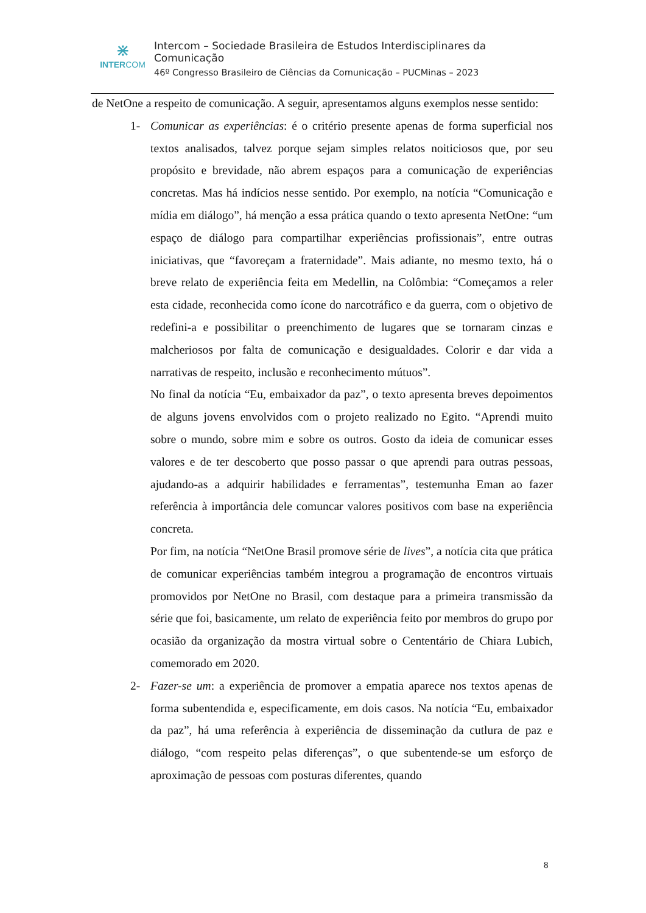⋇
INTERCOM
Intercom – Sociedade Brasileira de Estudos Interdisciplinares da Comunicação
46º Congresso Brasileiro de Ciências da Comunicação – PUCMinas – 2023
de NetOne a respeito de comunicação. A seguir, apresentamos alguns exemplos nesse sentido:
1- Comunicar as experiências: é o critério presente apenas de forma superficial nos textos analisados, talvez porque sejam simples relatos noiticiosos que, por seu propósito e brevidade, não abrem espaços para a comunicação de experiências concretas. Mas há indícios nesse sentido. Por exemplo, na notícia “Comunicação e mídia em diálogo”, há menção a essa prática quando o texto apresenta NetOne: “um espaço de diálogo para compartilhar experiências profissionais”, entre outras iniciativas, que “favoreçam a fraternidade”. Mais adiante, no mesmo texto, há o breve relato de experiência feita em Medellin, na Colômbia: “Começamos a reler esta cidade, reconhecida como ícone do narcotráfico e da guerra, com o objetivo de redefini-a e possibilitar o preenchimento de lugares que se tornaram cinzas e malcheriosos por falta de comunicação e desigualdades. Colorir e dar vida a narrativas de respeito, inclusão e reconhecimento mútuos”.
No final da notícia “Eu, embaixador da paz”, o texto apresenta breves depoimentos de alguns jovens envolvidos com o projeto realizado no Egito. “Aprendi muito sobre o mundo, sobre mim e sobre os outros. Gosto da ideia de comunicar esses valores e de ter descoberto que posso passar o que aprendi para outras pessoas, ajudando-as a adquirir habilidades e ferramentas”, testemunha Eman ao fazer referência à importância dele comuncar valores positivos com base na experiência concreta.
Por fim, na notícia “NetOne Brasil promove série de lives”, a notícia cita que prática de comunicar experiências também integrou a programação de encontros virtuais promovidos por NetOne no Brasil, com destaque para a primeira transmissão da série que foi, basicamente, um relato de experiência feito por membros do grupo por ocasião da organização da mostra virtual sobre o Cententário de Chiara Lubich, comemorado em 2020.
2- Fazer-se um: a experiência de promover a empatia aparece nos textos apenas de forma subentendida e, especificamente, em dois casos. Na notícia “Eu, embaixador da paz”, há uma referência à experiência de disseminação da cutlura de paz e diálogo, “com respeito pelas diferenças”, o que subentende-se um esforço de aproximação de pessoas com posturas diferentes, quando
8